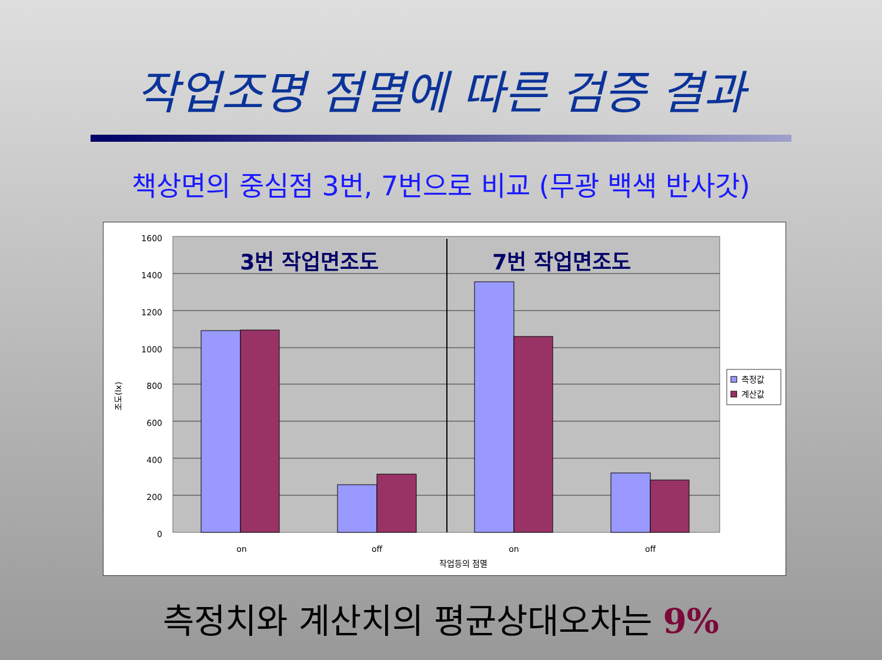작업조명 점멸에 따른 검증 결과
책상면의 중심점 3번, 7번으로 비교 (무광 백색 반사갓)
1600
1400
1200
1000
800
600
400
200
0
조도(lx)
on
off
on
off
작업등의 점멸
3번 작업면조도
7번 작업면조도
측정값
계산값
측정치와 계산치의 평균상대오차는 9%